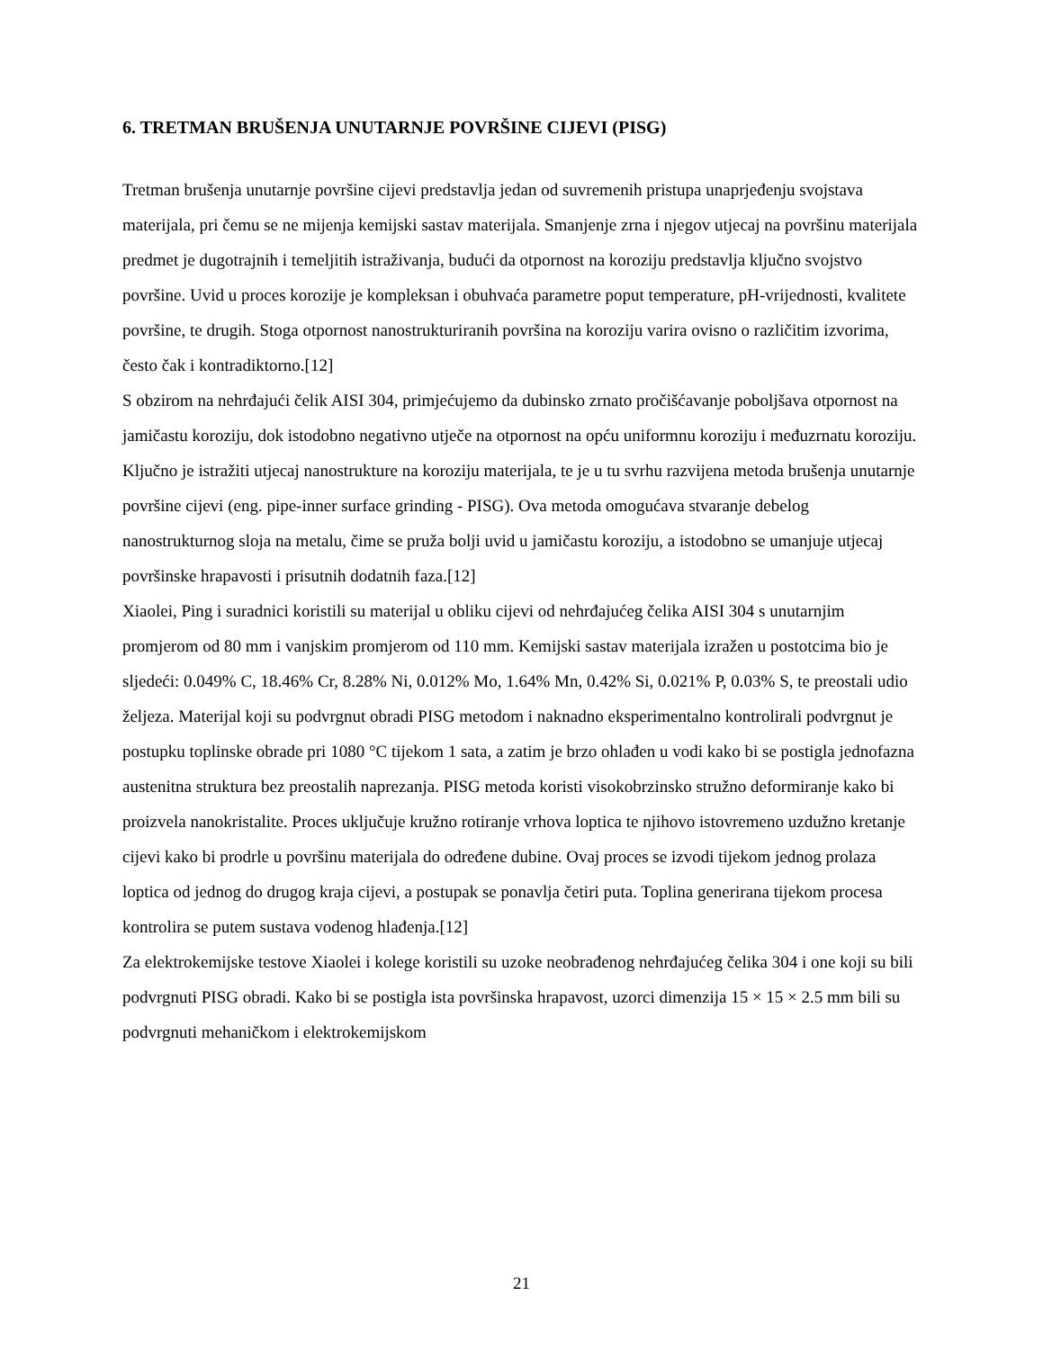6. TRETMAN BRUŠENJA UNUTARNJE POVRŠINE CIJEVI (PISG)
Tretman brušenja unutarnje površine cijevi predstavlja jedan od suvremenih pristupa unaprjeđenju svojstava materijala, pri čemu se ne mijenja kemijski sastav materijala. Smanjenje zrna i njegov utjecaj na površinu materijala predmet je dugotrajnih i temeljitih istraživanja, budući da otpornost na koroziju predstavlja ključno svojstvo površine. Uvid u proces korozije je kompleksan i obuhvaća parametre poput temperature, pH-vrijednosti, kvalitete površine, te drugih. Stoga otpornost nanostrukturiranih površina na koroziju varira ovisno o različitim izvorima, često čak i kontradiktorno.[12]
S obzirom na nehrđajući čelik AISI 304, primjećujemo da dubinsko zrnato pročišćavanje poboljšava otpornost na jamičastu koroziju, dok istodobno negativno utječe na otpornost na opću uniformnu koroziju i međuzrnatu koroziju. Ključno je istražiti utjecaj nanostrukture na koroziju materijala, te je u tu svrhu razvijena metoda brušenja unutarnje površine cijevi (eng. pipe-inner surface grinding - PISG). Ova metoda omogućava stvaranje debelog nanostrukturnog sloja na metalu, čime se pruža bolji uvid u jamičastu koroziju, a istodobno se umanjuje utjecaj površinske hrapavosti i prisutnih dodatnih faza.[12]
Xiaolei, Ping i suradnici koristili su materijal u obliku cijevi od nehrđajućeg čelika AISI 304 s unutarnjim promjerom od 80 mm i vanjskim promjerom od 110 mm. Kemijski sastav materijala izražen u postotcima bio je sljedeći: 0.049% C, 18.46% Cr, 8.28% Ni, 0.012% Mo, 1.64% Mn, 0.42% Si, 0.021% P, 0.03% S, te preostali udio željeza. Materijal koji su podvrgnut obradi PISG metodom i naknadno eksperimentalno kontrolirali podvrgnut je postupku toplinske obrade pri 1080 °C tijekom 1 sata, a zatim je brzo ohlađen u vodi kako bi se postigla jednofazna austenitna struktura bez preostalih naprezanja. PISG metoda koristi visokobrzinsko stružno deformiranje kako bi proizvela nanokristalite. Proces uključuje kružno rotiranje vrhova loptica te njihovo istovremeno uzdužno kretanje cijevi kako bi prodrle u površinu materijala do određene dubine. Ovaj proces se izvodi tijekom jednog prolaza loptica od jednog do drugog kraja cijevi, a postupak se ponavlja četiri puta. Toplina generirana tijekom procesa kontrolira se putem sustava vodenog hlađenja.[12]
Za elektrokemijske testove Xiaolei i kolege koristili su uzoke neobrađenog nehrđajućeg čelika 304 i one koji su bili podvrgnuti PISG obradi. Kako bi se postigla ista površinska hrapavost, uzorci dimenzija 15 × 15 × 2.5 mm bili su podvrgnuti mehaničkom i elektrokemijskom
21